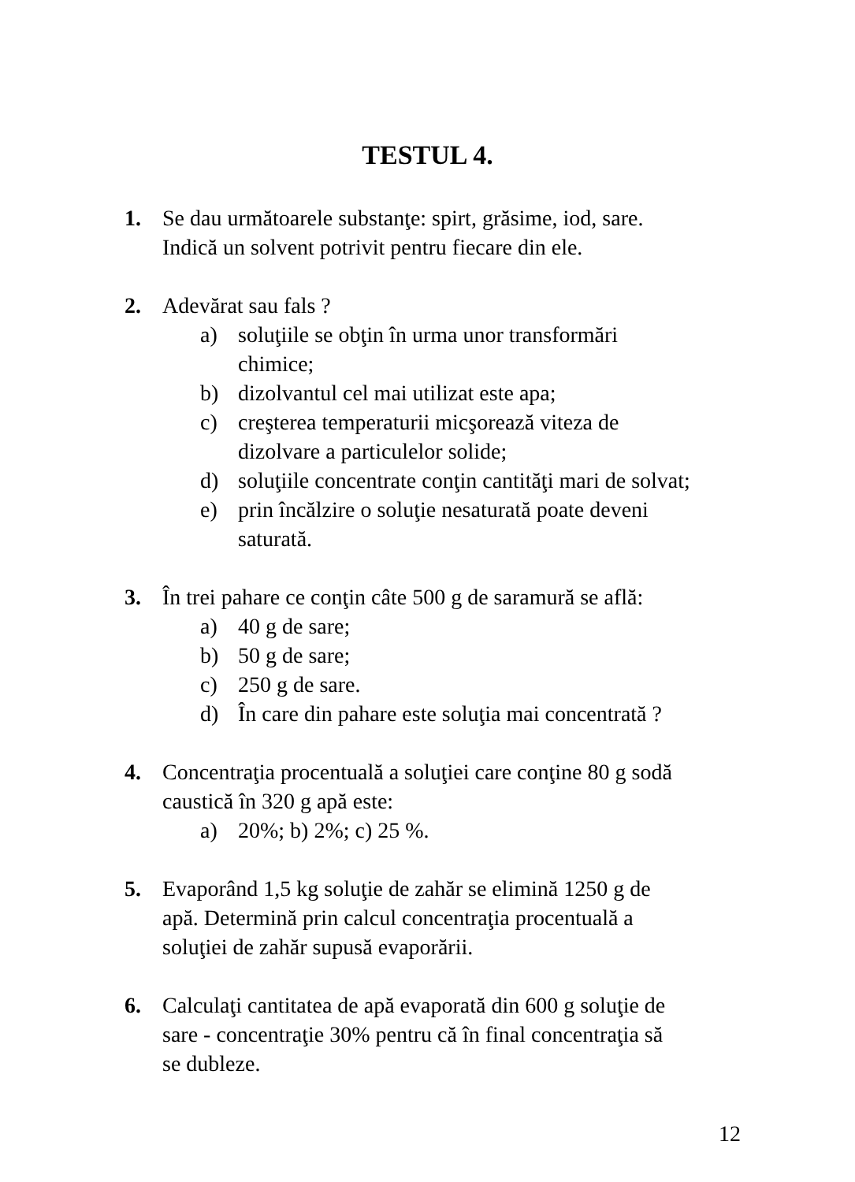TESTUL 4.
1. Se dau următoarele substanţe: spirt, grăsime, iod, sare.
Indică un solvent potrivit pentru fiecare din ele.
2. Adevărat sau fals ?
a) soluţiile se obţin în urma unor transformări
chimice;
b) dizolvantul cel mai utilizat este apa;
c) creşterea temperaturii micşorează viteza de
dizolvare a particulelor solide;
d) soluţiile concentrate conţin cantităţi mari de solvat;
e) prin încălzire o soluţie nesaturată poate deveni
saturată.
3. În trei pahare ce conţin câte 500 g de saramură se află:
a) 40 g de sare;
b) 50 g de sare;
c) 250 g de sare.
d) În care din pahare este soluţia mai concentrată ?
4. Concentraţia procentuală a soluţiei care conţine 80 g sodă
caustică în 320 g apă este:
a) 20%; b) 2%; c) 25 %.
5. Evaporând 1,5 kg soluţie de zahăr se elimină 1250 g de
apă. Determină prin calcul concentraţia procentuală a
soluţiei de zahăr supusă evaporării.
6. Calculaţi cantitatea de apă evaporată din 600 g soluţie de
sare - concentraţie 30% pentru că în final concentraţia să
se dubleze.
12